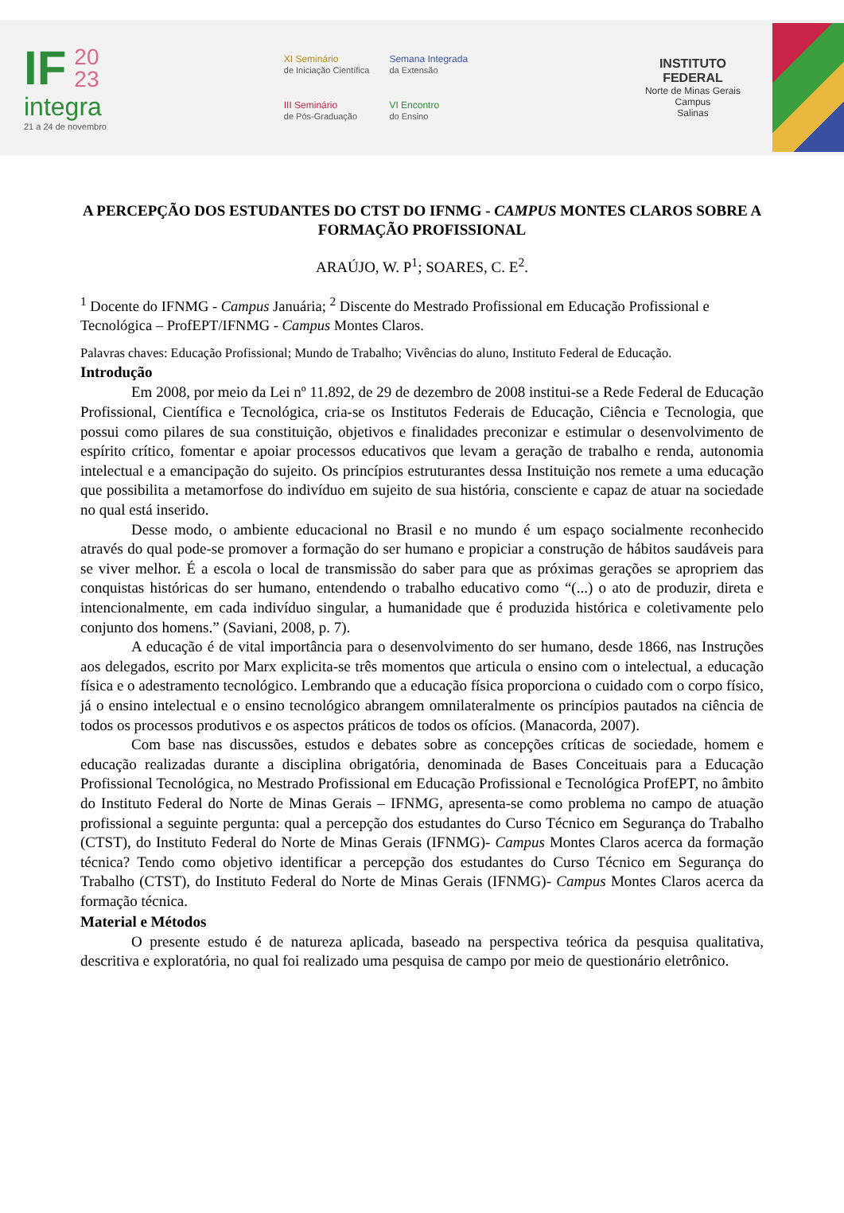IF 20
23
integra
21 a 24 de novembro
XI Seminário
de Iniciação Científica
Semana Integrada
da Extensão
III Seminário
de Pós-Graduação
VI Encontro
do Ensino
INSTITUTO
FEDERAL
Norte de Minas Gerais
Campus
Salinas
A PERCEPÇÃO DOS ESTUDANTES DO CTST DO IFNMG - CAMPUS MONTES CLAROS SOBRE A FORMAÇÃO PROFISSIONAL
ARAÚJO, W. P<sup>1</sup>; SOARES, C. E<sup>2</sup>.
<sup>1</sup> Docente do IFNMG - Campus Januária; <sup>2</sup> Discente do Mestrado Profissional em Educação Profissional e Tecnológica – ProfEPT/IFNMG - Campus Montes Claros.
Palavras chaves: Educação Profissional; Mundo de Trabalho; Vivências do aluno, Instituto Federal de Educação.
Introdução
Em 2008, por meio da Lei nº 11.892, de 29 de dezembro de 2008 institui-se a Rede Federal de Educação Profissional, Científica e Tecnológica, cria-se os Institutos Federais de Educação, Ciência e Tecnologia, que possui como pilares de sua constituição, objetivos e finalidades preconizar e estimular o desenvolvimento de espírito crítico, fomentar e apoiar processos educativos que levam a geração de trabalho e renda, autonomia intelectual e a emancipação do sujeito. Os princípios estruturantes dessa Instituição nos remete a uma educação que possibilita a metamorfose do indivíduo em sujeito de sua história, consciente e capaz de atuar na sociedade no qual está inserido.
Desse modo, o ambiente educacional no Brasil e no mundo é um espaço socialmente reconhecido através do qual pode-se promover a formação do ser humano e propiciar a construção de hábitos saudáveis para se viver melhor. É a escola o local de transmissão do saber para que as próximas gerações se apropriem das conquistas históricas do ser humano, entendendo o trabalho educativo como “(...) o ato de produzir, direta e intencionalmente, em cada indivíduo singular, a humanidade que é produzida histórica e coletivamente pelo conjunto dos homens.” (Saviani, 2008, p. 7).
A educação é de vital importância para o desenvolvimento do ser humano, desde 1866, nas Instruções aos delegados, escrito por Marx explicita-se três momentos que articula o ensino com o intelectual, a educação física e o adestramento tecnológico. Lembrando que a educação física proporciona o cuidado com o corpo físico, já o ensino intelectual e o ensino tecnológico abrangem omnilateralmente os princípios pautados na ciência de todos os processos produtivos e os aspectos práticos de todos os ofícios. (Manacorda, 2007).
Com base nas discussões, estudos e debates sobre as concepções críticas de sociedade, homem e educação realizadas durante a disciplina obrigatória, denominada de Bases Conceituais para a Educação Profissional Tecnológica, no Mestrado Profissional em Educação Profissional e Tecnológica ProfEPT, no âmbito do Instituto Federal do Norte de Minas Gerais – IFNMG, apresenta-se como problema no campo de atuação profissional a seguinte pergunta: qual a percepção dos estudantes do Curso Técnico em Segurança do Trabalho (CTST), do Instituto Federal do Norte de Minas Gerais (IFNMG)- Campus Montes Claros acerca da formação técnica? Tendo como objetivo identificar a percepção dos estudantes do Curso Técnico em Segurança do Trabalho (CTST), do Instituto Federal do Norte de Minas Gerais (IFNMG)- Campus Montes Claros acerca da formação técnica.
Material e Métodos
O presente estudo é de natureza aplicada, baseado na perspectiva teórica da pesquisa qualitativa, descritiva e exploratória, no qual foi realizado uma pesquisa de campo por meio de questionário eletrônico.